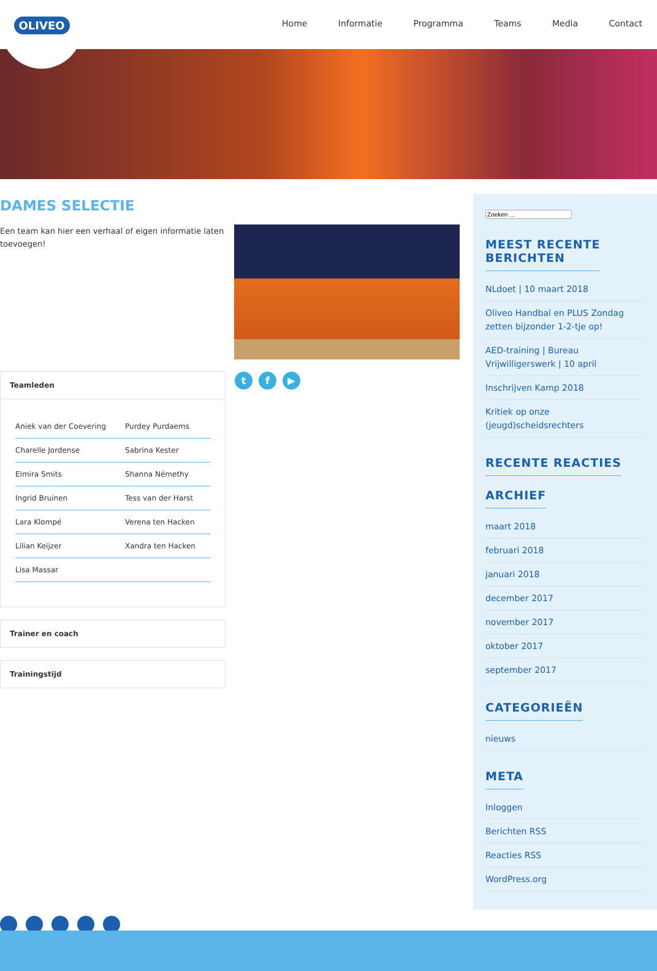OLIVEO
Home Informatie Programma Teams Media Contact
DAMES SELECTIE
Een team kan hier een verhaal of eigen informatie laten toevoegen!
t f ▶
Teamleden
| Aniek van der Coevering | Purdey Purdaems |
| Charelle Jordense | Sabrina Kester |
| Elmira Smits | Shanna Némethy |
| Ingrid Bruinen | Tess van der Harst |
| Lara Klompé | Verena ten Hacken |
| Lilian Keijzer | Xandra ten Hacken |
| Lisa Massar | |
Trainer en coach
Trainingstijd
MEEST RECENTE
BERICHTEN
NLdoet | 10 maart 2018
Oliveo Handbal en PLUS Zondag zetten bijzonder 1-2-tje op!
AED-training | Bureau Vrijwilligerswerk | 10 april
Inschrijven Kamp 2018
Kritiek op onze (jeugd)scheidsrechters
RECENTE REACTIES
ARCHIEF
maart 2018
februari 2018
januari 2018
december 2017
november 2017
oktober 2017
september 2017
CATEGORIEËN
nieuws
META
Inloggen
Berichten RSS
Reacties RSS
WordPress.org